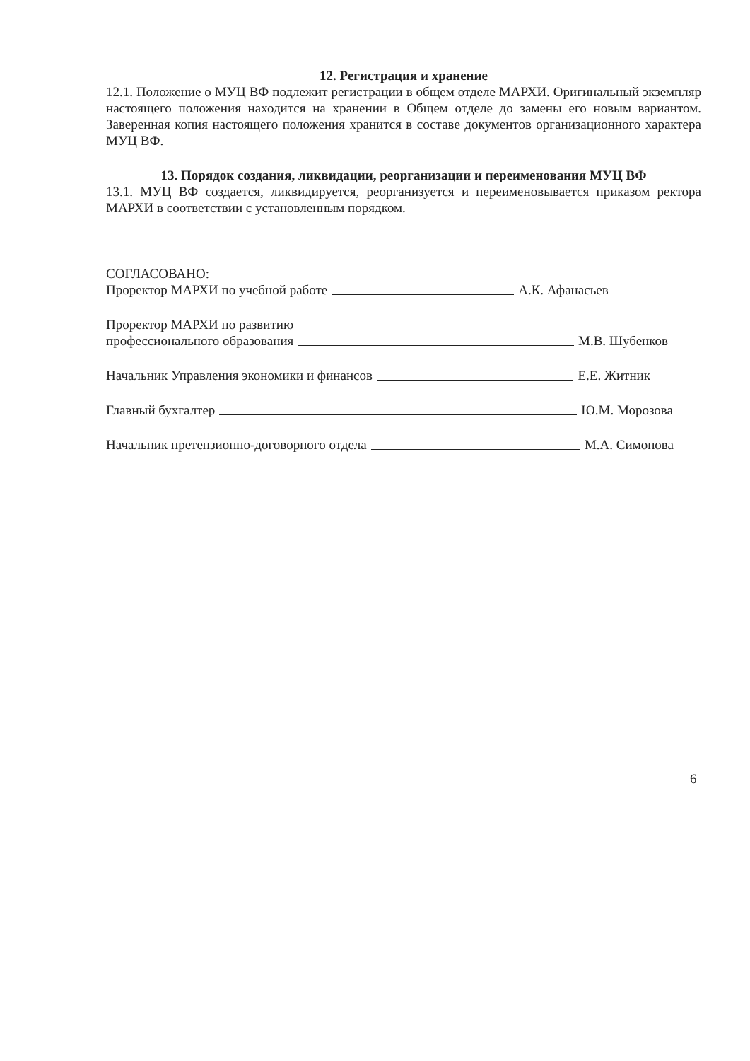12. Регистрация и хранение
12.1. Положение о МУЦ ВФ подлежит регистрации в общем отделе МАРХИ. Оригинальный экземпляр настоящего положения находится на хранении в Общем отделе до замены его новым вариантом. Заверенная копия настоящего положения хранится в составе документов организационного характера МУЦ ВФ.
13. Порядок создания, ликвидации, реорганизации и переименования МУЦ ВФ
13.1. МУЦ ВФ создается, ликвидируется, реорганизуется и переименовывается приказом ректора МАРХИ в соответствии с установленным порядком.
СОГЛАСОВАНО:
Проректор МАРХИ по учебной работе А.К. Афанасьев
Проректор МАРХИ по развитию
профессионального образования М.В. Шубенков
Начальник Управления экономики и финансов Е.Е. Житник
Главный бухгалтер Ю.М. Морозова
Начальник претензионно-договорного отдела М.А. Симонова
6